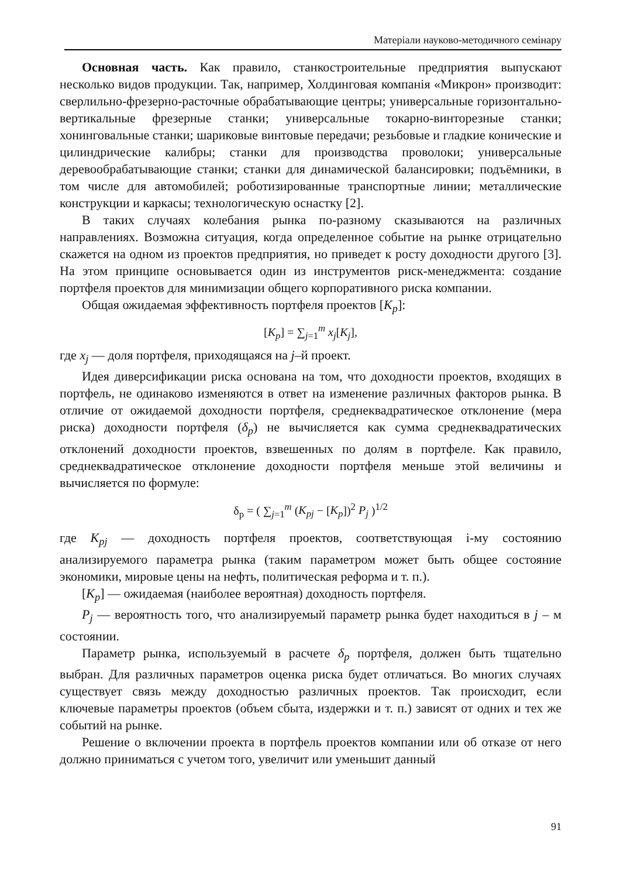Матеріали науково-методичного семінару
Основная часть. Как правило, станкостроительные предприятия выпускают несколько видов продукции. Так, например, Холдинговая компанія «Микрон» производит: сверлильно-фрезерно-расточные обрабатывающие центры; универсальные горизонтально-вертикальные фрезерные станки; универсальные токарно-винторезные станки; хонинговальные станки; шариковые винтовые передачи; резьбовые и гладкие конические и цилиндрические калибры; станки для производства проволоки; универсальные деревообрабатывающие станки; станки для динамической балансировки; подъёмники, в том числе для автомобилей; роботизированные транспортные линии; металлические конструкции и каркасы; технологическую оснастку [2].
В таких случаях колебания рынка по-разному сказываются на различных направлениях. Возможна ситуация, когда определенное событие на рынке отрицательно скажется на одном из проектов предприятия, но приведет к росту доходности другого [3]. На этом принципе основывается один из инструментов риск-менеджмента: создание портфеля проектов для минимизации общего корпоративного риска компании.
Общая ожидаемая эффективность портфеля проектов [K<sub>p</sub>]:
[K<sub>p</sub>] = ∑<sub>j=1</sub><sup>m</sup> x<sub>j</sub>[K<sub>j</sub>],
где x<sub>j</sub> — доля портфеля, приходящаяся на j–й проект.
Идея диверсификации риска основана на том, что доходности проектов, входящих в портфель, не одинаково изменяются в ответ на изменение различных факторов рынка. В отличие от ожидаемой доходности портфеля, среднеквадратическое отклонение (мера риска) доходности портфеля (δ<sub>p</sub>) не вычисляется как сумма среднеквадратических отклонений доходности проектов, взвешенных по долям в портфеле. Как правило, среднеквадратическое отклонение доходности портфеля меньше этой величины и вычисляется по формуле:
δ<sub>p</sub> = ( ∑<sub>j=1</sub><sup>m</sup> (K<sub>pj</sub> − [K<sub>p</sub>])<sup>2</sup> P<sub>j</sub> )<sup>1/2</sup>
где K<sub>pj</sub> — доходность портфеля проектов, соответствующая і-му состоянию анализируемого параметра рынка (таким параметром может быть общее состояние экономики, мировые цены на нефть, политическая реформа и т. п.).
[K<sub>p</sub>] — ожидаемая (наиболее вероятная) доходность портфеля.
P<sub>j</sub> — вероятность того, что анализируемый параметр рынка будет находиться в j – м состоянии.
Параметр рынка, используемый в расчете δ<sub>p</sub> портфеля, должен быть тщательно выбран. Для различных параметров оценка риска будет отличаться. Во многих случаях существует связь между доходностью различных проектов. Так происходит, если ключевые параметры проектов (объем сбыта, издержки и т. п.) зависят от одних и тех же событий на рынке.
Решение о включении проекта в портфель проектов компании или об отказе от него должно приниматься с учетом того, увеличит или уменьшит данный
91